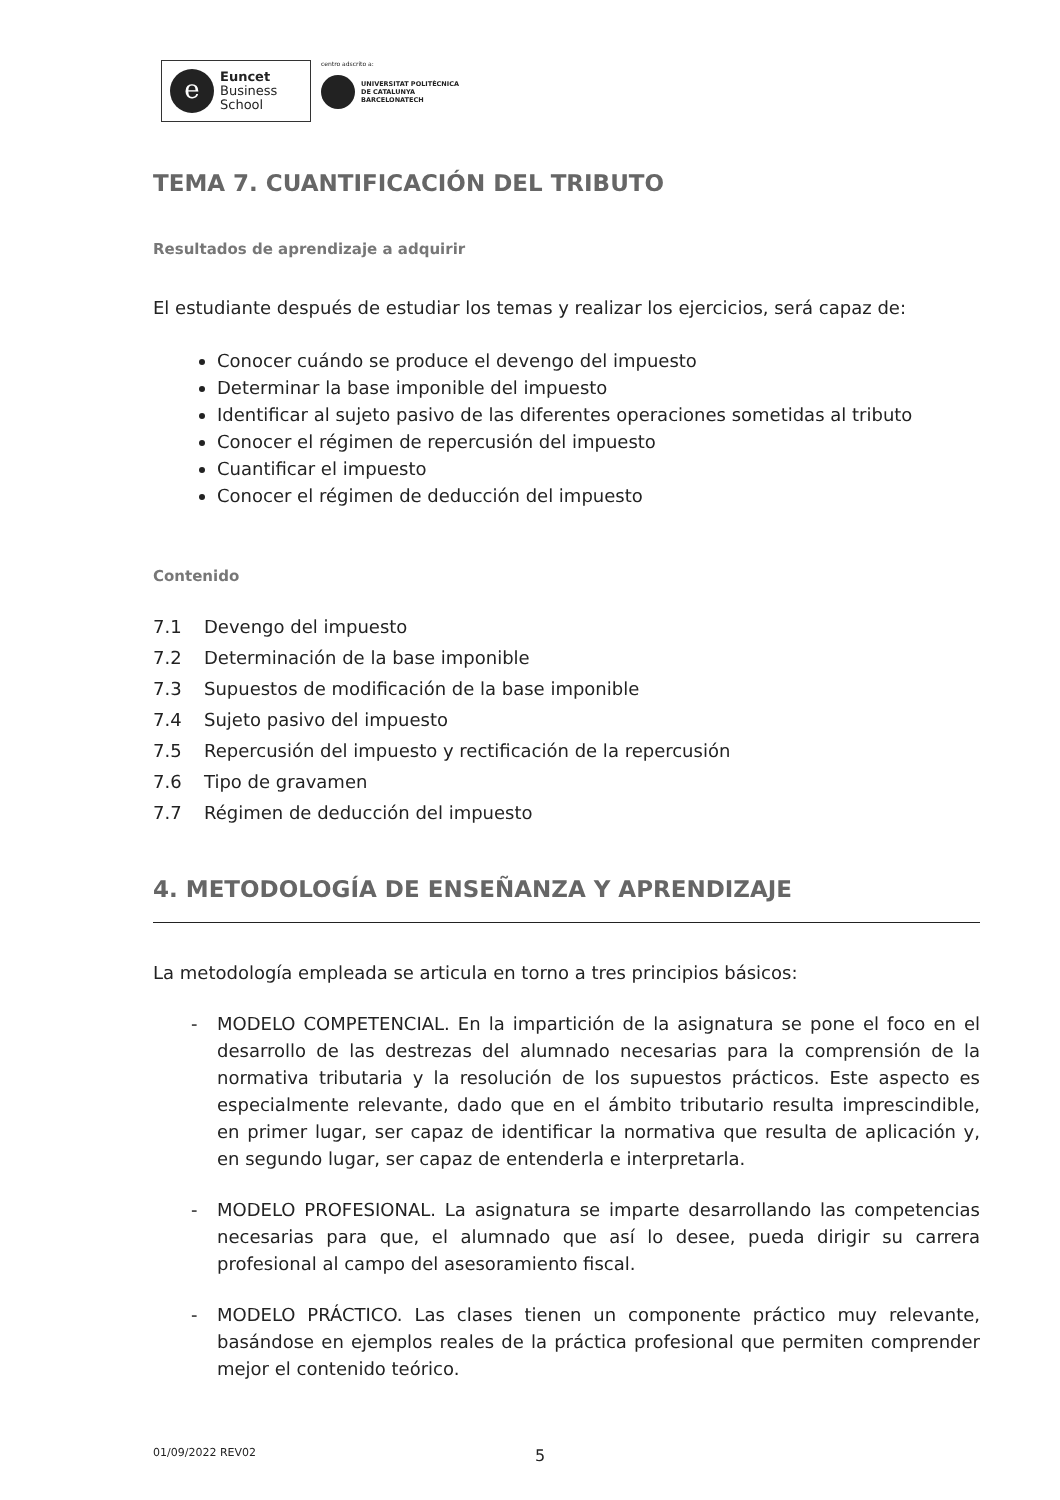e
Euncet
Business
School
centro adscrito a:
UNIVERSITAT POLITÈCNICA
DE CATALUNYA
BARCELONATECH
TEMA 7. CUANTIFICACIÓN DEL TRIBUTO
Resultados de aprendizaje a adquirir
El estudiante después de estudiar los temas y realizar los ejercicios, será capaz de:
Conocer cuándo se produce el devengo del impuesto
Determinar la base imponible del impuesto
Identificar al sujeto pasivo de las diferentes operaciones sometidas al tributo
Conocer el régimen de repercusión del impuesto
Cuantificar el impuesto
Conocer el régimen de deducción del impuesto
Contenido
7.1 Devengo del impuesto
7.2 Determinación de la base imponible
7.3 Supuestos de modificación de la base imponible
7.4 Sujeto pasivo del impuesto
7.5 Repercusión del impuesto y rectificación de la repercusión
7.6 Tipo de gravamen
7.7 Régimen de deducción del impuesto
4. METODOLOGÍA DE ENSEÑANZA Y APRENDIZAJE
La metodología empleada se articula en torno a tres principios básicos:
- MODELO COMPETENCIAL. En la impartición de la asignatura se pone el foco en el desarrollo de las destrezas del alumnado necesarias para la comprensión de la normativa tributaria y la resolución de los supuestos prácticos. Este aspecto es especialmente relevante, dado que en el ámbito tributario resulta imprescindible, en primer lugar, ser capaz de identificar la normativa que resulta de aplicación y, en segundo lugar, ser capaz de entenderla e interpretarla.
- MODELO PROFESIONAL. La asignatura se imparte desarrollando las competencias necesarias para que, el alumnado que así lo desee, pueda dirigir su carrera profesional al campo del asesoramiento fiscal.
- MODELO PRÁCTICO. Las clases tienen un componente práctico muy relevante, basándose en ejemplos reales de la práctica profesional que permiten comprender mejor el contenido teórico.
01/09/2022 REV02
5